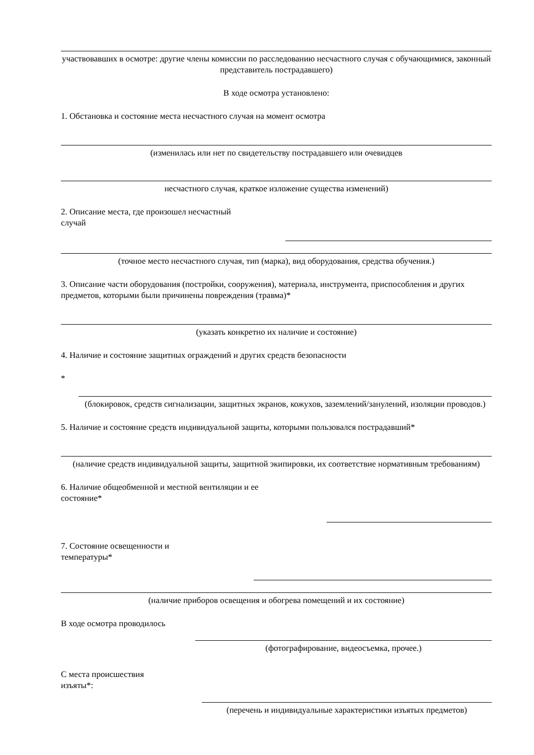участвовавших в осмотре: другие члены комиссии по расследованию несчастного случая с обучающимися, законный представитель пострадавшего)
В ходе осмотра установлено:
1. Обстановка и состояние места несчастного случая на момент осмотра
(изменилась или нет по свидетельству пострадавшего или очевидцев
несчастного случая, краткое изложение существа изменений)
2. Описание места, где произошел несчастный
случай
(точное место несчастного случая, тип (марка), вид оборудования, средства обучения.)
3. Описание части оборудования (постройки, сооружения), материала, инструмента, приспособления и других предметов, которыми были причинены повреждения (травма)*
(указать конкретно их наличие и состояние)
4. Наличие и состояние защитных ограждений и других средств безопасности
*
(блокировок, средств сигнализации, защитных экранов, кожухов, заземлений/занулений, изоляции проводов.)
5. Наличие и состояние средств индивидуальной защиты, которыми пользовался пострадавший*
(наличие средств индивидуальной защиты, защитной экипировки, их соответствие нормативным требованиям)
6. Наличие общеобменной и местной вентиляции и ее
состояние*
7. Состояние освещенности и
температуры*
(наличие приборов освещения и обогрева помещений и их состояние)
В ходе осмотра проводилось
(фотографирование, видеосъемка, прочее.)
С места происшествия
изъяты*:
(перечень и индивидуальные характеристики изъятых предметов)